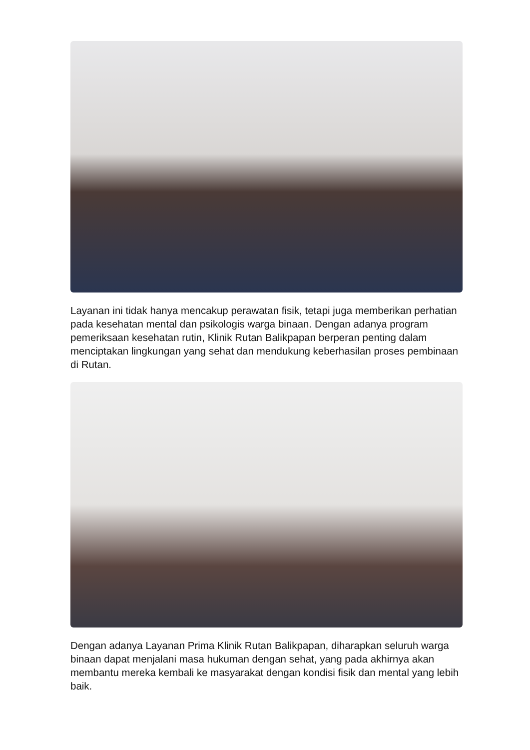Layanan ini tidak hanya mencakup perawatan fisik, tetapi juga memberikan perhatian pada kesehatan mental dan psikologis warga binaan. Dengan adanya program pemeriksaan kesehatan rutin, Klinik Rutan Balikpapan berperan penting dalam menciptakan lingkungan yang sehat dan mendukung keberhasilan proses pembinaan di Rutan.
Dengan adanya Layanan Prima Klinik Rutan Balikpapan, diharapkan seluruh warga binaan dapat menjalani masa hukuman dengan sehat, yang pada akhirnya akan membantu mereka kembali ke masyarakat dengan kondisi fisik dan mental yang lebih baik.